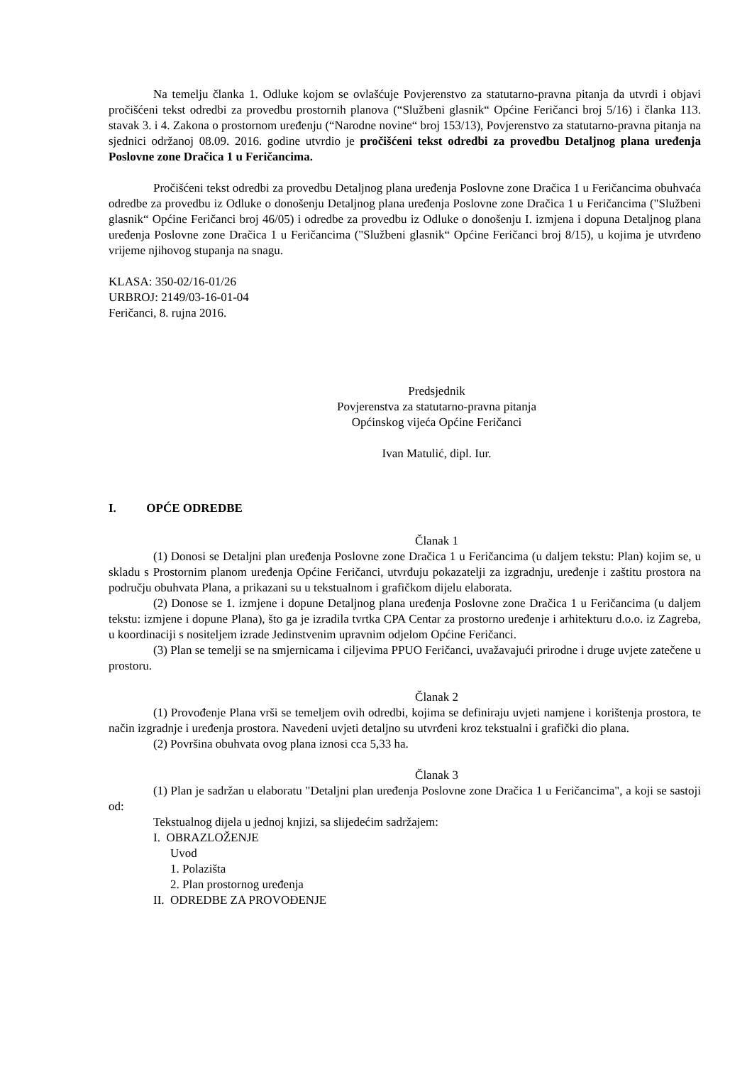Na temelju članka 1. Odluke kojom se ovlašćuje Povjerenstvo za statutarno-pravna pitanja da utvrdi i objavi pročišćeni tekst odredbi za provedbu prostornih planova (“Službeni glasnik“ Općine Feričanci broj 5/16) i članka 113. stavak 3. i 4. Zakona o prostornom uređenju (“Narodne novine“ broj 153/13), Povjerenstvo za statutarno-pravna pitanja na sjednici održanoj 08.09. 2016. godine utvrdio je pročišćeni tekst odredbi za provedbu Detaljnog plana uređenja Poslovne zone Dračica 1 u Feričancima.
Pročišćeni tekst odredbi za provedbu Detaljnog plana uređenja Poslovne zone Dračica 1 u Feričancima obuhvaća odredbe za provedbu iz Odluke o donošenju Detaljnog plana uređenja Poslovne zone Dračica 1 u Feričancima ("Službeni glasnik“ Općine Feričanci broj 46/05) i odredbe za provedbu iz Odluke o donošenju I. izmjena i dopuna Detaljnog plana uređenja Poslovne zone Dračica 1 u Feričancima ("Službeni glasnik“ Općine Feričanci broj 8/15), u kojima je utvrđeno vrijeme njihovog stupanja na snagu.
KLASA: 350-02/16-01/26
URBROJ: 2149/03-16-01-04
Feričanci, 8. rujna 2016.
Predsjednik
Povjerenstva za statutarno-pravna pitanja
Općinskog vijeća Općine Feričanci
Ivan Matulić, dipl. Iur.
I. OPĆE ODREDBE
Članak 1
(1) Donosi se Detaljni plan uređenja Poslovne zone Dračica 1 u Feričancima (u daljem tekstu: Plan) kojim se, u skladu s Prostornim planom uređenja Općine Feričanci, utvrđuju pokazatelji za izgradnju, uređenje i zaštitu prostora na području obuhvata Plana, a prikazani su u tekstualnom i grafičkom dijelu elaborata.
(2) Donose se 1. izmjene i dopune Detaljnog plana uređenja Poslovne zone Dračica 1 u Feričancima (u daljem tekstu: izmjene i dopune Plana), što ga je izradila tvrtka CPA Centar za prostorno uređenje i arhitekturu d.o.o. iz Zagreba, u koordinaciji s nositeljem izrade Jedinstvenim upravnim odjelom Općine Feričanci.
(3) Plan se temelji se na smjernicama i ciljevima PPUO Feričanci, uvažavajući prirodne i druge uvjete zatečene u prostoru.
Članak 2
(1) Provođenje Plana vrši se temeljem ovih odredbi, kojima se definiraju uvjeti namjene i korištenja prostora, te način izgradnje i uređenja prostora. Navedeni uvjeti detaljno su utvrđeni kroz tekstualni i grafički dio plana.
(2) Površina obuhvata ovog plana iznosi cca 5,33 ha.
Članak 3
(1) Plan je sadržan u elaboratu "Detaljni plan uređenja Poslovne zone Dračica 1 u Feričancima", a koji se sastoji od:
Tekstualnog dijela u jednoj knjizi, sa slijedećim sadržajem:
I. OBRAZLOŽENJE
Uvod
1. Polazišta
2. Plan prostornog uređenja
II. ODREDBE ZA PROVOĐENJE